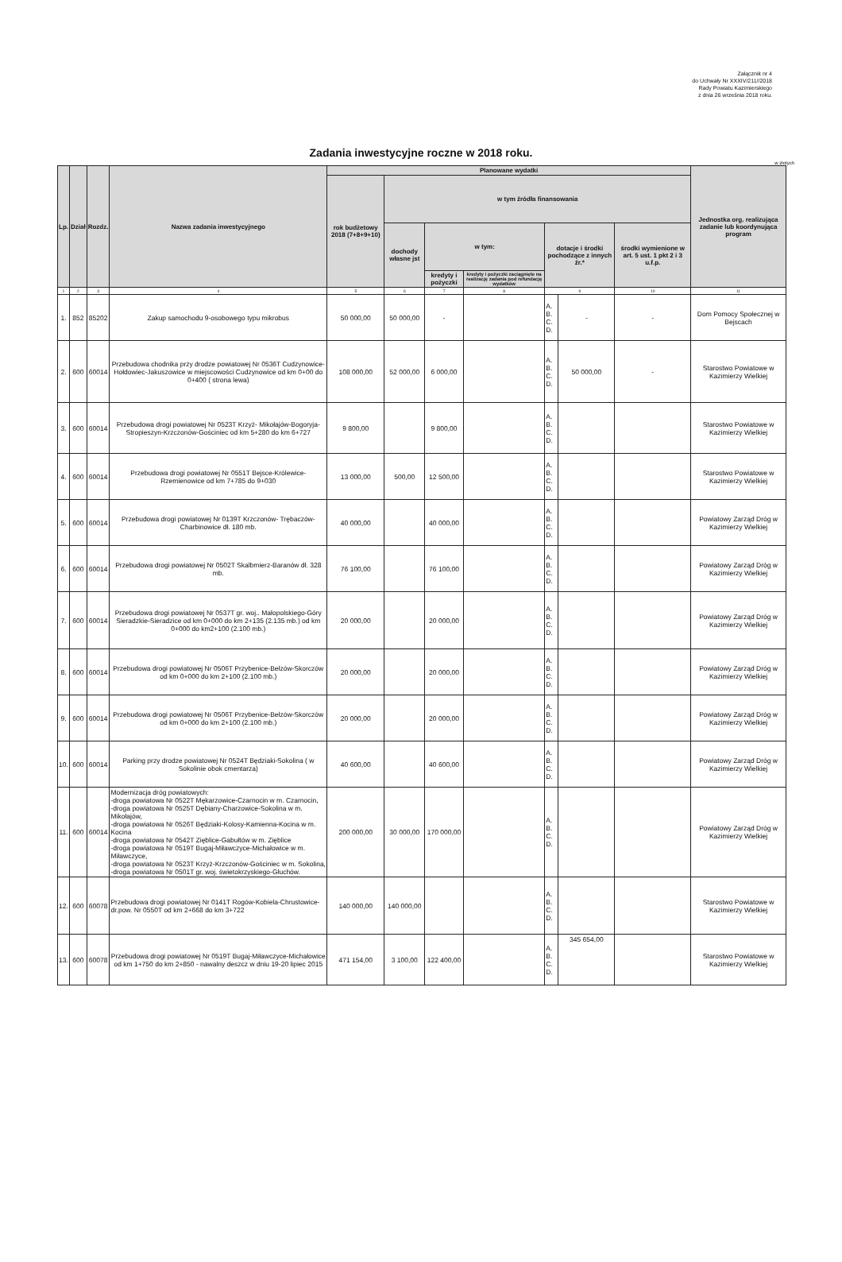Załącznik nr 4
do Uchwały Nr XXXIV/211//2018
Rady Powiatu Kazimierskiego
z dnia 26 września 2018 roku.
Zadania inwestycyjne roczne w 2018 roku.
w złotych
| Lp. | Dział | Rozdz. | Nazwa zadania inwestycyjnego | Planowane wydatki | | | | | | | Jednostka org. realizująca zadanie lub koordynująca program |
| --- | --- | --- | --- | --- | --- | --- | --- | --- | --- | --- | --- |
| | | | | rok budżetowy 2018 (7+8+9+10) | w tym źródła finansowania | | | | | | |
| | | | | | dochody własne jst | w tym: | | dotacje i środki pochodzące z innych źr.* | | środki wymienione w art. 5 ust. 1 pkt 2 i 3 u.f.p. | |
| | | | | | | kredyty i pożyczki | kredyty i pożyczki zaciągnięte na realizację zadania pod refundację wydatków | | | | |
| 1 | 2 | 3 | 4 | 5 | 6 | 7 | 8 | 9 | | 10 | 11 |
| 1. | 852 | 85202 | Zakup samochodu 9-osobowego typu mikrobus | 50 000,00 | 50 000,00 | - | | A. B. C. D. | - | - | Dom Pomocy Społecznej w Bejscach |
| 2. | 600 | 60014 | Przebudowa chodnika przy drodze powiatowej Nr 0536T Cudzynowice-Hołdowiec-Jakuszowice w miejscowości Cudzynowice od km 0+00 do 0+400 ( strona lewa) | 108 000,00 | 52 000,00 | 6 000,00 | | A. B. C. D. | 50 000,00 | - | Starostwo Powiatowe w Kazimierzy Wielkiej |
| 3. | 600 | 60014 | Przebudowa drogi powiatowej Nr 0523T Krzyż- Mikołajów-Bogoryja-Stropieszyn-Krzczonów-Gościniec od km 5+280 do km 6+727 | 9 800,00 | | 9 800,00 | | A. B. C. D. | | | Starostwo Powiatowe w Kazimierzy Wielkiej |
| 4. | 600 | 60014 | Przebudowa drogi powiatowej Nr 0551T Bejsce-Królewice-Rzemienowice od km 7+785 do 9+030 | 13 000,00 | 500,00 | 12 500,00 | | A. B. C. D. | | | Starostwo Powiatowe w Kazimierzy Wielkiej |
| 5. | 600 | 60014 | Przebudowa drogi powiatowej Nr 0139T Krzczonów- Trębaczów-Charbinowice dł. 180 mb. | 40 000,00 | | 40 000,00 | | A. B. C. D. | | | Powiatowy Zarząd Dróg w Kazimierzy Wielkiej |
| 6. | 600 | 60014 | Przebudowa drogi powiatowej Nr 0502T Skalbmierz-Baranów dł. 328 mb. | 76 100,00 | | 76 100,00 | | A. B. C. D. | | | Powiatowy Zarząd Dróg w Kazimierzy Wielkiej |
| 7. | 600 | 60014 | Przebudowa drogi powiatowej Nr 0537T gr. woj.. Małopolskiego-Góry Sieradzkie-Sieradzice od km 0+000 do km 2+135 (2.135 mb.) od km 0+000 do km2+100 (2.100 mb.) | 20 000,00 | | 20 000,00 | | A. B. C. D. | | | Powiatowy Zarząd Dróg w Kazimierzy Wielkiej |
| 8. | 600 | 60014 | Przebudowa drogi powiatowej Nr 0506T Przybenice-Bełzów-Skorczów od km 0+000 do km 2+100 (2.100 mb.) | 20 000,00 | | 20 000,00 | | A. B. C. D. | | | Powiatowy Zarząd Dróg w Kazimierzy Wielkiej |
| 9. | 600 | 60014 | Przebudowa drogi powiatowej Nr 0506T Przybenice-Bełzów-Skorczów od km 0+000 do km 2+100 (2.100 mb.) | 20 000,00 | | 20 000,00 | | A. B. C. D. | | | Powiatowy Zarząd Dróg w Kazimierzy Wielkiej |
| 10. | 600 | 60014 | Parking przy drodze powiatowej Nr 0524T Będziaki-Sokolina ( w Sokolinie obok cmentarza) | 40 600,00 | | 40 600,00 | | A. B. C. D. | | | Powiatowy Zarząd Dróg w Kazimierzy Wielkiej |
| 11. | 600 | 60014 | Modernizacja dróg powiatowych: -droga powiatowa Nr 0522T Mękarzowice-Czarnocin w m. Czarnocin, -droga powiatowa Nr 0525T Dębiany-Charzowice-Sokolina w m. Mikołajów, -droga powiatowa Nr 0526T Będziaki-Kolosy-Kamienna-Kocina w m. Kocina -droga powiatowa Nr 0542T Zięblice-Gabułtów w m. Zięblice -droga powiatowa Nr 0519T Bugaj-Miławczyce-Michałowice w m. Miławczyce, -droga powiatowa Nr 0523T Krzyż-Krzczonów-Gościniec w m. Sokolina, -droga powiatowa Nr 0501T gr. woj. świetokrzyskiego-Głuchów. | 200 000,00 | 30 000,00 | 170 000,00 | | A. B. C. D. | | | Powiatowy Zarząd Dróg w Kazimierzy Wielkiej |
| 12. | 600 | 60078 | Przebudowa drogi powiatowej Nr 0141T Rogów-Kobiela-Chrustowice-dr.pow. Nr 0550T od km 2+668 do km 3+722 | 140 000,00 | 140 000,00 | | | A. B. C. D. | | | Starostwo Powiatowe w Kazimierzy Wielkiej |
| 13. | 600 | 60078 | Przebudowa drogi powiatowej Nr 0519T Bugaj-Miławczyce-Michałowice od km 1+750 do km 2+850 - nawalny deszcz w dniu 19-20 lipiec 2015 | 471 154,00 | 3 100,00 | 122 400,00 | | A. B. C. D. | 345 654,00 | | Starostwo Powiatowe w Kazimierzy Wielkiej |